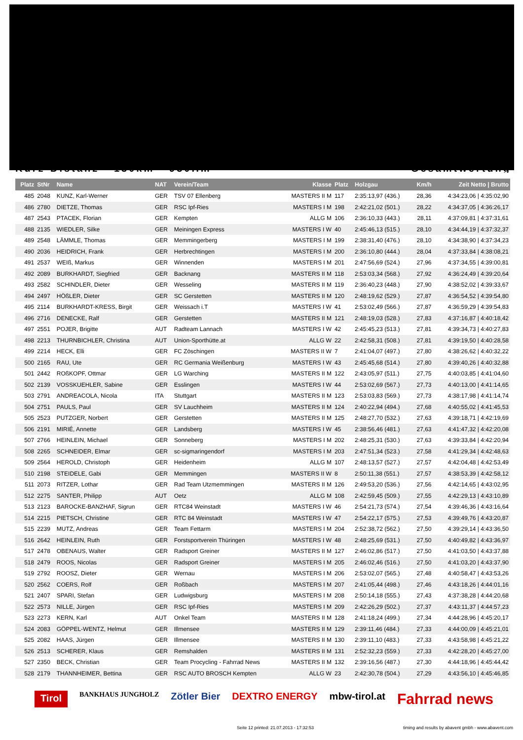Kurz-Distanz - 130km - 930Hm Gesamtwertung
| Platz | StNr | Name | NAT | Verein/Team | Klasse | Platz | Holzgau | Km/h | Zeit Netto / Brutto |
| --- | --- | --- | --- | --- | --- | --- | --- | --- | --- |
| 485 | 2048 | KUNZ, Karl-Werner | GER | TSV 07 Ellenberg | MASTERS II M | 117 | 2:35:13,97 (436.) | 28,36 | 4:34:23,06 / 4:35:02,90 |
| 486 | 2780 | DIETZE, Thomas | GER | RSC Ipf-Ries | MASTERS I M | 198 | 2:42:21,02 (501.) | 28,22 | 4:34:37,05 / 4:36:26,17 |
| 487 | 2543 | PTACEK, Florian | GER | Kempten | ALLG M | 106 | 2:36:10,33 (443.) | 28,11 | 4:37:09,81 / 4:37:31,61 |
| 488 | 2135 | WIEDLER, Silke | GER | Meiningen Express | MASTERS I W | 40 | 2:45:46,13 (515.) | 28,10 | 4:34:44,19 / 4:37:32,37 |
| 489 | 2548 | LÄMMLE, Thomas | GER | Memmingerberg | MASTERS I M | 199 | 2:38:31,40 (476.) | 28,10 | 4:34:38,90 / 4:37:34,23 |
| 490 | 2036 | HEIDRICH, Frank | GER | Herbrechtingen | MASTERS I M | 200 | 2:36:10,80 (444.) | 28,04 | 4:37:33,84 / 4:38:08,21 |
| 491 | 2537 | WEIß, Markus | GER | Winnenden | MASTERS I M | 201 | 2:47:56,69 (524.) | 27,96 | 4:37:34,55 / 4:39:00,81 |
| 492 | 2089 | BURKHARDT, Siegfried | GER | Backnang | MASTERS II M | 118 | 2:53:03,34 (568.) | 27,92 | 4:36:24,49 / 4:39:20,64 |
| 493 | 2582 | SCHINDLER, Dieter | GER | Wesseling | MASTERS II M | 119 | 2:36:40,23 (448.) | 27,90 | 4:38:52,02 / 4:39:33,67 |
| 494 | 2497 | HÖßLER, Dieter | GER | SC Gerstetten | MASTERS II M | 120 | 2:48:19,62 (529.) | 27,87 | 4:36:54,52 / 4:39:54,80 |
| 495 | 2114 | BURKHARDT-KRESS, Birgit | GER | Weissach i.T | MASTERS I W | 41 | 2:53:02,49 (566.) | 27,87 | 4:36:59,29 / 4:39:54,83 |
| 496 | 2716 | DENECKE, Ralf | GER | Gerstetten | MASTERS II M | 121 | 2:48:19,03 (528.) | 27,83 | 4:37:16,87 / 4:40:18,42 |
| 497 | 2551 | POJER, Brigitte | AUT | Radteam Lannach | MASTERS I W | 42 | 2:45:45,23 (513.) | 27,81 | 4:39:34,73 / 4:40:27,83 |
| 498 | 2213 | THURNBICHLER, Christina | AUT | Union-Sporthütte.at | ALLG W | 22 | 2:42:58,31 (508.) | 27,81 | 4:39:19,50 / 4:40:28,58 |
| 499 | 2214 | HECK, Elli | GER | FC Zöschingen | MASTERS II W | 7 | 2:41:04,07 (497.) | 27,80 | 4:38:26,62 / 4:40:32,22 |
| 500 | 2165 | RAU, Ute | GER | RC Germania Weißenburg | MASTERS I W | 43 | 2:45:45,68 (514.) | 27,80 | 4:39:40,26 / 4:40:32,88 |
| 501 | 2442 | ROßKOPF, Ottmar | GER | LG Warching | MASTERS II M | 122 | 2:43:05,97 (511.) | 27,75 | 4:40:03,85 / 4:41:04,60 |
| 502 | 2139 | VOSSKUEHLER, Sabine | GER | Esslingen | MASTERS I W | 44 | 2:53:02,69 (567.) | 27,73 | 4:40:13,00 / 4:41:14,65 |
| 503 | 2791 | ANDREACOLA, Nicola | ITA | Stuttgart | MASTERS II M | 123 | 2:53:03,83 (569.) | 27,73 | 4:38:17,98 / 4:41:14,74 |
| 504 | 2751 | PAULS, Paul | GER | SV Lauchheim | MASTERS II M | 124 | 2:40:22,94 (494.) | 27,68 | 4:40:55,02 / 4:41:45,53 |
| 505 | 2523 | PUTZGER, Norbert | GER | Gerstetten | MASTERS II M | 125 | 2:48:27,70 (532.) | 27,63 | 4:39:18,71 / 4:42:19,69 |
| 506 | 2191 | MIRIÉ, Annette | GER | Landsberg | MASTERS I W | 45 | 2:38:56,46 (481.) | 27,63 | 4:41:47,32 / 4:42:20,08 |
| 507 | 2766 | HEINLEIN, Michael | GER | Sonneberg | MASTERS I M | 202 | 2:48:25,31 (530.) | 27,63 | 4:39:33,84 / 4:42:20,94 |
| 508 | 2265 | SCHNEIDER, Elmar | GER | sc-sigmaringendorf | MASTERS I M | 203 | 2:47:51,34 (523.) | 27,58 | 4:41:29,34 / 4:42:48,63 |
| 509 | 2564 | HEROLD, Christoph | GER | Heidenheim | ALLG M | 107 | 2:48:13,57 (527.) | 27,57 | 4:42:04,48 / 4:42:53,49 |
| 510 | 2198 | STEIDELE, Gabi | GER | Memmingen | MASTERS II W | 8 | 2:50:11,38 (551.) | 27,57 | 4:38:53,39 / 4:42:58,12 |
| 511 | 2073 | RITZER, Lothar | GER | Rad Team Utzmemmingen | MASTERS II M | 126 | 2:49:53,20 (536.) | 27,56 | 4:42:14,65 / 4:43:02,95 |
| 512 | 2275 | SANTER, Philipp | AUT | Oetz | ALLG M | 108 | 2:42:59,45 (509.) | 27,55 | 4:42:29,13 / 4:43:10,89 |
| 513 | 2123 | BAROCKE-BANZHAF, Sigrun | GER | RTC84 Weinstadt | MASTERS I W | 46 | 2:54:21,73 (574.) | 27,54 | 4:39:46,36 / 4:43:16,64 |
| 514 | 2215 | PIETSCH, Christine | GER | RTC 84 Weinstadt | MASTERS I W | 47 | 2:54:22,17 (575.) | 27,53 | 4:39:49,76 / 4:43:20,87 |
| 515 | 2239 | MUTZ, Andreas | GER | Team Fettarm | MASTERS I M | 204 | 2:52:38,72 (562.) | 27,50 | 4:39:29,14 / 4:43:36,50 |
| 516 | 2642 | HEINLEIN, Ruth | GER | Forstsportverein Thüringen | MASTERS I W | 48 | 2:48:25,69 (531.) | 27,50 | 4:40:49,82 / 4:43:36,97 |
| 517 | 2478 | OBENAUS, Walter | GER | Radsport Greiner | MASTERS II M | 127 | 2:46:02,86 (517.) | 27,50 | 4:41:03,50 / 4:43:37,88 |
| 518 | 2479 | ROOS, Nicolas | GER | Radsport Greiner | MASTERS I M | 205 | 2:46:02,46 (516.) | 27,50 | 4:41:03,20 / 4:43:37,90 |
| 519 | 2792 | ROOSZ, Dieter | GER | Wernau | MASTERS I M | 206 | 2:53:02,07 (565.) | 27,48 | 4:40:58,47 / 4:43:53,26 |
| 520 | 2562 | COERS, Rolf | GER | Roßbach | MASTERS I M | 207 | 2:41:05,44 (498.) | 27,46 | 4:43:18,26 / 4:44:01,16 |
| 521 | 2407 | SPARI, Stefan | GER | Ludwigsburg | MASTERS I M | 208 | 2:50:14,18 (555.) | 27,43 | 4:37:38,28 / 4:44:20,68 |
| 522 | 2573 | NILLE, Jürgen | GER | RSC Ipf-Ries | MASTERS I M | 209 | 2:42:26,29 (502.) | 27,37 | 4:43:11,37 / 4:44:57,23 |
| 523 | 2273 | KERN, Karl | AUT | Onkel Team | MASTERS II M | 128 | 2:41:18,24 (499.) | 27,34 | 4:44:28,96 / 4:45:20,17 |
| 524 | 2083 | GÖPPEL-WENTZ, Helmut | GER | Illmensee | MASTERS II M | 129 | 2:39:11,46 (484.) | 27,33 | 4:44:00,09 / 4:45:21,01 |
| 525 | 2082 | HAAS, Jürgen | GER | Illmensee | MASTERS II M | 130 | 2:39:11,10 (483.) | 27,33 | 4:43:58,98 / 4:45:21,22 |
| 526 | 2513 | SCHERER, Klaus | GER | Remshalden | MASTERS II M | 131 | 2:52:32,23 (559.) | 27,33 | 4:42:28,20 / 4:45:27,00 |
| 527 | 2350 | BECK, Christian | GER | Team Procycling - Fahrrad News | MASTERS II M | 132 | 2:39:16,56 (487.) | 27,30 | 4:44:18,96 / 4:45:44,42 |
| 528 | 2179 | THANNHEIMER, Bettina | GER | RSC AUTO BROSCH Kempten | ALLG W | 23 | 2:42:30,78 (504.) | 27,29 | 4:43:56,10 / 4:45:46,85 |
Tirol BANKHAUS JUNGHOLZ Zötler Bier DEXTRO ENERGY mbw-tirol.at Fahrrad news
Seite 12 printed: 21.07.2013 - 17:32:53 timing and results by abavent gmbh - www.abavent.com